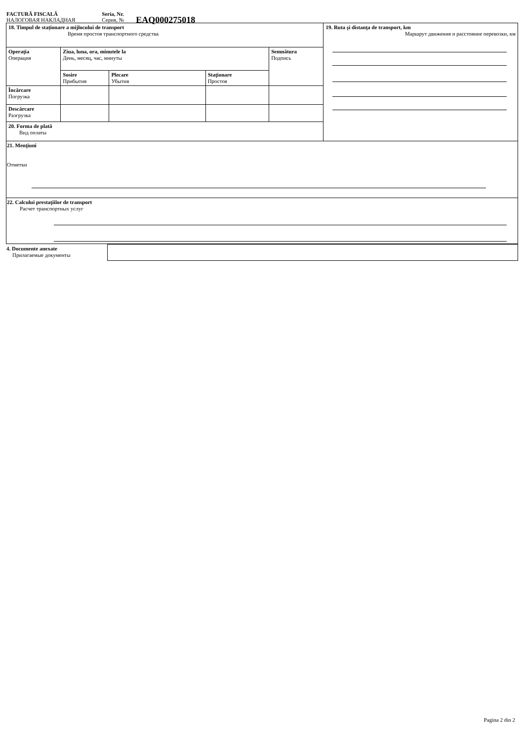FACTURĂ FISCALĂ
НАЛОГОВАЯ НАКЛАДНАЯ
Seria, Nr.
Серия, №
EAQ000275018
| 18. Timpul de staționare a mijlocului de transport Время простоя транспортного средства | | | | | 19. Ruta şi distanţa de transport, km Маршрут движения и расстояние перевозки, км |
| Operaţia Операция | Ziua, luna, ora, minutele la День, месяц, час, минуты | | | Semnătura Подпись | |
| | Sosire Прибытия | Plecare Убытия | Staţionare Простоя | | |
| Încărcare Погрузка | | | | | |
| Descărcare Разгрузка | | | | | |
| 20. Forma de plată Вид оплаты | | | | | |
| 21. Menţiuni Отметки | | | | | |
| 22. Calcului prestaţiilor de transport Расчет транспортных услуг | | | | | |
| 4. Documente anexate Прилагаемые документы | |
Pagina 2 din 2